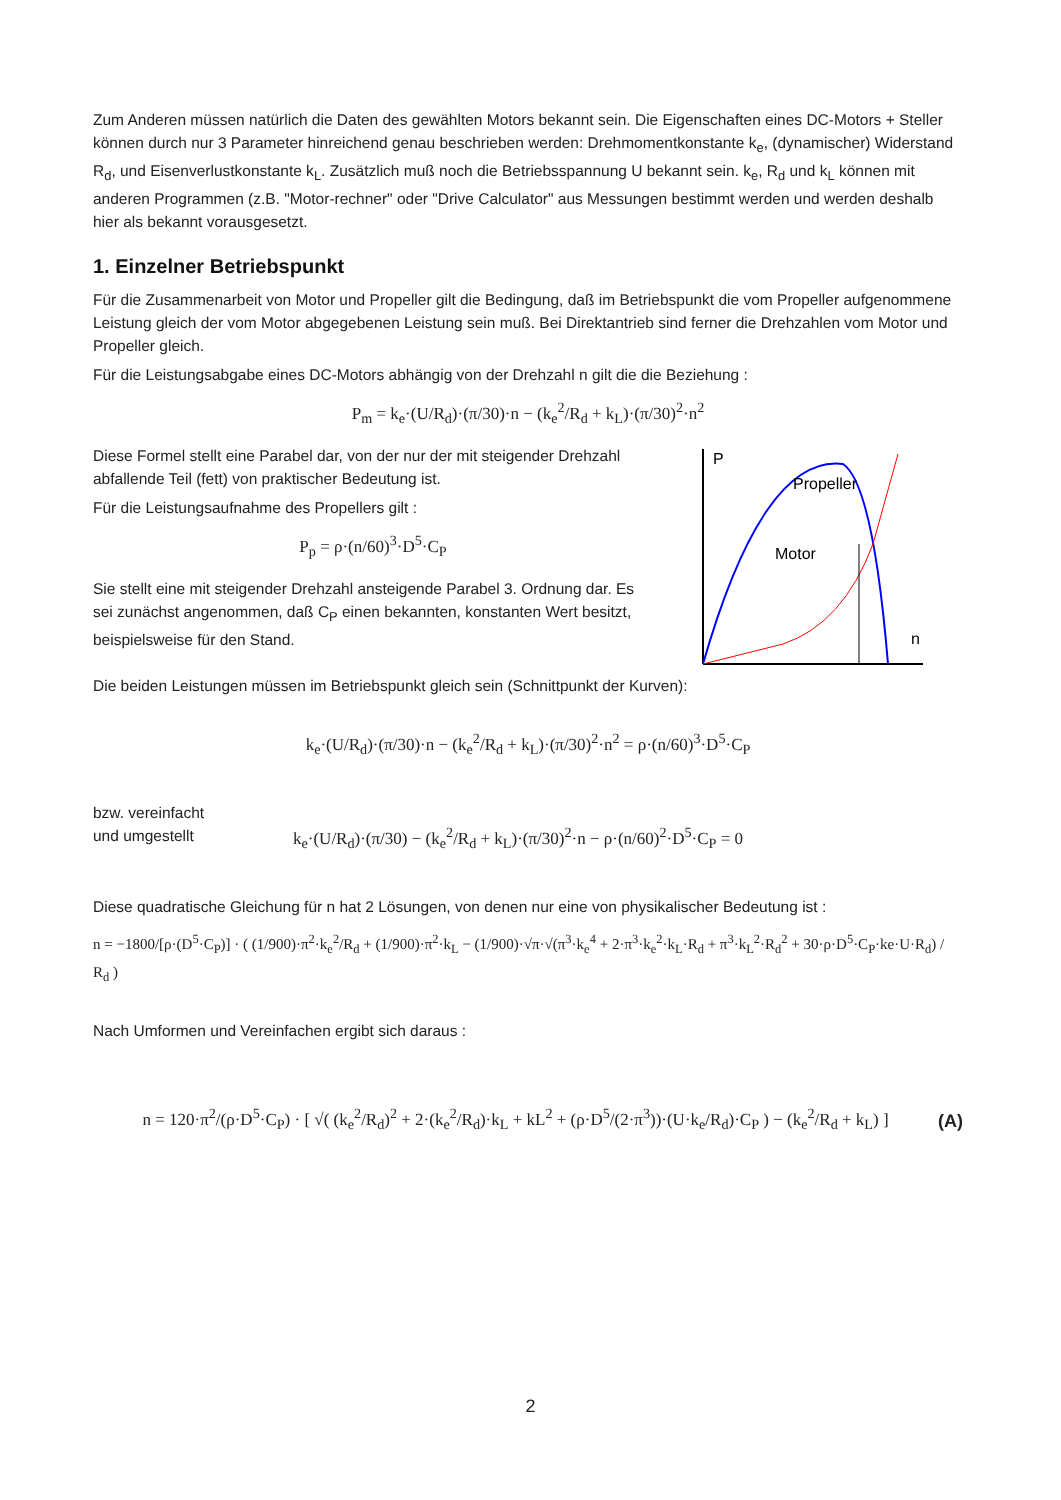Zum Anderen müssen natürlich die Daten des gewählten Motors bekannt sein. Die Eigenschaften eines DC-Motors + Steller können durch nur 3 Parameter hinreichend genau beschrieben werden: Drehmomentkonstante k<sub>e</sub>, (dynamischer) Widerstand R<sub>d</sub>, und Eisenverlustkonstante k<sub>L</sub>. Zusätzlich muß noch die Betriebsspannung U bekannt sein. k<sub>e</sub>, R<sub>d</sub> und k<sub>L</sub> können mit anderen Programmen (z.B. "Motor-rechner" oder "Drive Calculator" aus Messungen bestimmt werden und werden deshalb hier als bekannt vorausgesetzt.
1. Einzelner Betriebspunkt
Für die Zusammenarbeit von Motor und Propeller gilt die Bedingung, daß im Betriebspunkt die vom Propeller aufgenommene Leistung gleich der vom Motor abgegebenen Leistung sein muß. Bei Direktantrieb sind ferner die Drehzahlen vom Motor und Propeller gleich.
Für die Leistungsabgabe eines DC-Motors abhängig von der Drehzahl n gilt die die Beziehung :
P<sub>m</sub> = k<sub>e</sub>·(U/R<sub>d</sub>)·(π/30)·n − (k<sub>e</sub><sup>2</sup>/R<sub>d</sub> + k<sub>L</sub>)·(π/30)<sup>2</sup>·n<sup>2</sup>
Diese Formel stellt eine Parabel dar, von der nur der mit steigender Drehzahl abfallende Teil (fett) von praktischer Bedeutung ist.
Für die Leistungsaufnahme des Propellers gilt :
P<sub>p</sub> = ρ·(n/60)<sup>3</sup>·D<sup>5</sup>·C<sub>P</sub>
Sie stellt eine mit steigender Drehzahl ansteigende Parabel 3. Ordnung dar. Es sei zunächst angenommen, daß C<sub>P</sub> einen bekannten, konstanten Wert besitzt, beispielsweise für den Stand.
P
n
Propeller
Motor
Die beiden Leistungen müssen im Betriebspunkt gleich sein (Schnittpunkt der Kurven):
k<sub>e</sub>·(U/R<sub>d</sub>)·(π/30)·n − (k<sub>e</sub><sup>2</sup>/R<sub>d</sub> + k<sub>L</sub>)·(π/30)<sup>2</sup>·n<sup>2</sup> = ρ·(n/60)<sup>3</sup>·D<sup>5</sup>·C<sub>P</sub>
bzw. vereinfacht
und umgestellt
k<sub>e</sub>·(U/R<sub>d</sub>)·(π/30) − (k<sub>e</sub><sup>2</sup>/R<sub>d</sub> + k<sub>L</sub>)·(π/30)<sup>2</sup>·n − ρ·(n/60)<sup>2</sup>·D<sup>5</sup>·C<sub>P</sub> = 0
Diese quadratische Gleichung für n hat 2 Lösungen, von denen nur eine von physikalischer Bedeutung ist :
n = −1800/[ρ·(D<sup>5</sup>·C<sub>P</sub>)] · ( (1/900)·π<sup>2</sup>·k<sub>e</sub><sup>2</sup>/R<sub>d</sub> + (1/900)·π<sup>2</sup>·k<sub>L</sub> − (1/900)·√π·√(π<sup>3</sup>·k<sub>e</sub><sup>4</sup> + 2·π<sup>3</sup>·k<sub>e</sub><sup>2</sup>·k<sub>L</sub>·R<sub>d</sub> + π<sup>3</sup>·k<sub>L</sub><sup>2</sup>·R<sub>d</sub><sup>2</sup> + 30·ρ·D<sup>5</sup>·C<sub>P</sub>·ke·U·R<sub>d</sub>) / R<sub>d</sub> )
Nach Umformen und Vereinfachen ergibt sich daraus :
n = 120·π<sup>2</sup>/(ρ·D<sup>5</sup>·C<sub>P</sub>) · [ √( (k<sub>e</sub><sup>2</sup>/R<sub>d</sub>)<sup>2</sup> + 2·(k<sub>e</sub><sup>2</sup>/R<sub>d</sub>)·k<sub>L</sub> + kL<sup>2</sup> + (ρ·D<sup>5</sup>/(2·π<sup>3</sup>))·(U·k<sub>e</sub>/R<sub>d</sub>)·C<sub>P</sub> ) − (k<sub>e</sub><sup>2</sup>/R<sub>d</sub> + k<sub>L</sub>) ]
(A)
2